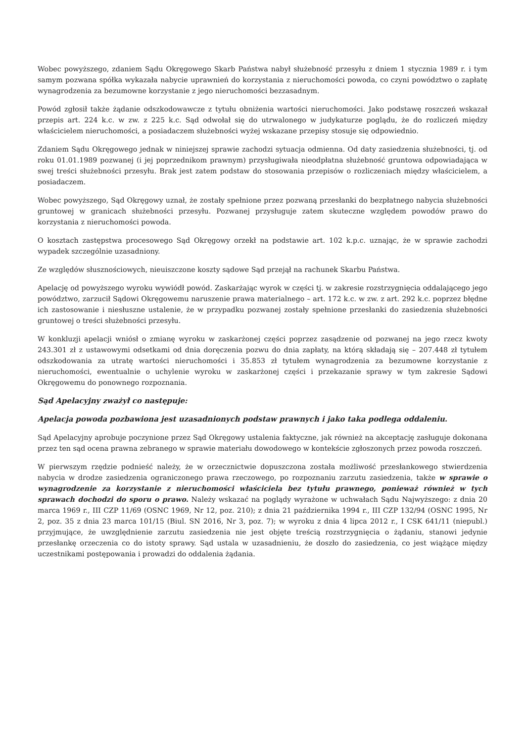Wobec powyższego, zdaniem Sądu Okręgowego Skarb Państwa nabył służebność przesyłu z dniem 1 stycznia 1989 r. i tym samym pozwana spółka wykazała nabycie uprawnień do korzystania z nieruchomości powoda, co czyni powództwo o zapłatę wynagrodzenia za bezumowne korzystanie z jego nieruchomości bezzasadnym.
Powód zgłosił także żądanie odszkodowawcze z tytułu obniżenia wartości nieruchomości. Jako podstawę roszczeń wskazał przepis art. 224 k.c. w zw. z 225 k.c. Sąd odwołał się do utrwalonego w judykaturze poglądu, że do rozliczeń między właścicielem nieruchomości, a posiadaczem służebności wyżej wskazane przepisy stosuje się odpowiednio.
Zdaniem Sądu Okręgowego jednak w niniejszej sprawie zachodzi sytuacja odmienna. Od daty zasiedzenia służebności, tj. od roku 01.01.1989 pozwanej (i jej poprzednikom prawnym) przysługiwała nieodpłatna służebność gruntowa odpowiadająca w swej treści służebności przesyłu. Brak jest zatem podstaw do stosowania przepisów o rozliczeniach między właścicielem, a posiadaczem.
Wobec powyższego, Sąd Okręgowy uznał, że zostały spełnione przez pozwaną przesłanki do bezpłatnego nabycia służebności gruntowej w granicach służebności przesyłu. Pozwanej przysługuje zatem skuteczne względem powodów prawo do korzystania z nieruchomości powoda.
O kosztach zastępstwa procesowego Sąd Okręgowy orzekł na podstawie art. 102 k.p.c. uznając, że w sprawie zachodzi wypadek szczególnie uzasadniony.
Ze względów słusznościowych, nieuiszczone koszty sądowe Sąd przejął na rachunek Skarbu Państwa.
Apelację od powyższego wyroku wywiódł powód. Zaskarżając wyrok w części tj. w zakresie rozstrzygnięcia oddalającego jego powództwo, zarzucił Sądowi Okręgowemu naruszenie prawa materialnego – art. 172 k.c. w zw. z art. 292 k.c. poprzez błędne ich zastosowanie i niesłuszne ustalenie, że w przypadku pozwanej zostały spełnione przesłanki do zasiedzenia służebności gruntowej o treści służebności przesyłu.
W konkluzji apelacji wniósł o zmianę wyroku w zaskarżonej części poprzez zasądzenie od pozwanej na jego rzecz kwoty 243.301 zł z ustawowymi odsetkami od dnia doręczenia pozwu do dnia zapłaty, na którą składają się – 207.448 zł tytułem odszkodowania za utratę wartości nieruchomości i 35.853 zł tytułem wynagrodzenia za bezumowne korzystanie z nieruchomości, ewentualnie o uchylenie wyroku w zaskarżonej części i przekazanie sprawy w tym zakresie Sądowi Okręgowemu do ponownego rozpoznania.
Sąd Apelacyjny zważył co następuje:
Apelacja powoda pozbawiona jest uzasadnionych podstaw prawnych i jako taka podlega oddaleniu.
Sąd Apelacyjny aprobuje poczynione przez Sąd Okręgowy ustalenia faktyczne, jak również na akceptację zasługuje dokonana przez ten sąd ocena prawna zebranego w sprawie materiału dowodowego w kontekście zgłoszonych przez powoda roszczeń.
W pierwszym rzędzie podnieść należy, że w orzecznictwie dopuszczona została możliwość przesłankowego stwierdzenia nabycia w drodze zasiedzenia ograniczonego prawa rzeczowego, po rozpoznaniu zarzutu zasiedzenia, także w sprawie o wynagrodzenie za korzystanie z nieruchomości właściciela bez tytułu prawnego, ponieważ również w tych sprawach dochodzi do sporu o prawo. Należy wskazać na poglądy wyrażone w uchwałach Sądu Najwyższego: z dnia 20 marca 1969 r., III CZP 11/69 (OSNC 1969, Nr 12, poz. 210); z dnia 21 października 1994 r., III CZP 132/94 (OSNC 1995, Nr 2, poz. 35 z dnia 23 marca 101/15 (Biul. SN 2016, Nr 3, poz. 7); w wyroku z dnia 4 lipca 2012 r., I CSK 641/11 (niepubl.) przyjmujące, że uwzględnienie zarzutu zasiedzenia nie jest objęte treścią rozstrzygnięcia o żądaniu, stanowi jedynie przesłankę orzeczenia co do istoty sprawy. Sąd ustala w uzasadnieniu, że doszło do zasiedzenia, co jest wiążące między uczestnikami postępowania i prowadzi do oddalenia żądania.